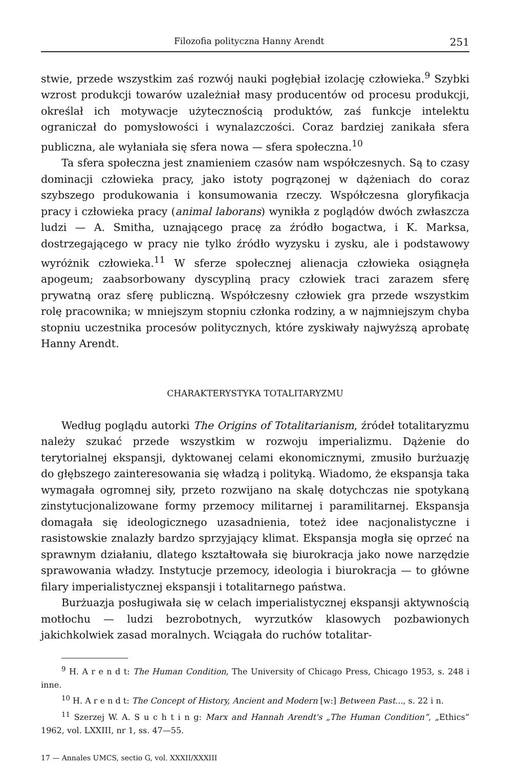Filozofia polityczna Hanny Arendt 251
stwie, przede wszystkim zaś rozwój nauki pogłębiał izolację człowieka.<sup>9</sup> Szybki wzrost produkcji towarów uzależniał masy producentów od procesu produkcji, określał ich motywacje użytecznością produktów, zaś funkcje intelektu ograniczał do pomysłowości i wynalazczości. Coraz bardziej zanikała sfera publiczna, ale wyłaniała się sfera nowa — sfera społeczna.<sup>10</sup>
Ta sfera społeczna jest znamieniem czasów nam współczesnych. Są to czasy dominacji człowieka pracy, jako istoty pogrązonej w dążeniach do coraz szybszego produkowania i konsumowania rzeczy. Współczesna gloryfikacja pracy i człowieka pracy (animal laborans) wynikła z poglądów dwóch zwłaszcza ludzi — A. Smitha, uznającego pracę za źródło bogactwa, i K. Marksa, dostrzegającego w pracy nie tylko źródło wyzysku i zysku, ale i podstawowy wyróżnik człowieka.<sup>11</sup> W sferze społecznej alienacja człowieka osiągnęła apogeum; zaabsorbowany dyscypliną pracy człowiek traci zarazem sferę prywatną oraz sferę publiczną. Współczesny człowiek gra przede wszystkim rolę pracownika; w mniejszym stopniu członka rodziny, a w najmniejszym chyba stopniu uczestnika procesów politycznych, które zyskiwały najwyższą aprobatę Hanny Arendt.
CHARAKTERYSTYKA TOTALITARYZMU
Według poglądu autorki The Origins of Totalitarianism, źródeł totalitaryzmu należy szukać przede wszystkim w rozwoju imperializmu. Dążenie do terytorialnej ekspansji, dyktowanej celami ekonomicznymi, zmusiło burżuazję do głębszego zainteresowania się władzą i polityką. Wiadomo, że ekspansja taka wymagała ogromnej siły, przeto rozwijano na skalę dotychczas nie spotykaną zinstytucjonalizowane formy przemocy militarnej i paramilitarnej. Ekspansja domagała się ideologicznego uzasadnienia, toteż idee nacjonalistyczne i rasistowskie znalazły bardzo sprzyjający klimat. Ekspansja mogła się oprzeć na sprawnym działaniu, dlatego kształtowała się biurokracja jako nowe narzędzie sprawowania władzy. Instytucje przemocy, ideologia i biurokracja — to główne filary imperialistycznej ekspansji i totalitarnego państwa.
Burżuazja posługiwała się w celach imperialistycznej ekspansji aktywnością motłochu — ludzi bezrobotnych, wyrzutków klasowych pozbawionych jakichkolwiek zasad moralnych. Wciągała do ruchów totalitar-
<sup>9</sup> H. A r e n d t: The Human Condition, The University of Chicago Press, Chicago 1953, s. 248 i inne.
<sup>10</sup> H. A r e n d t: The Concept of History, Ancient and Modern [w:] Between Past..., s. 22 i n.
<sup>11</sup> Szerzej W. A. S u c h t i n g: Marx and Hannah Arendt's „The Human Condition”, „Ethics” 1962, vol. LXXIII, nr 1, ss. 47—55.
17 — Annales UMCS, sectio G, vol. XXXII/XXXIII